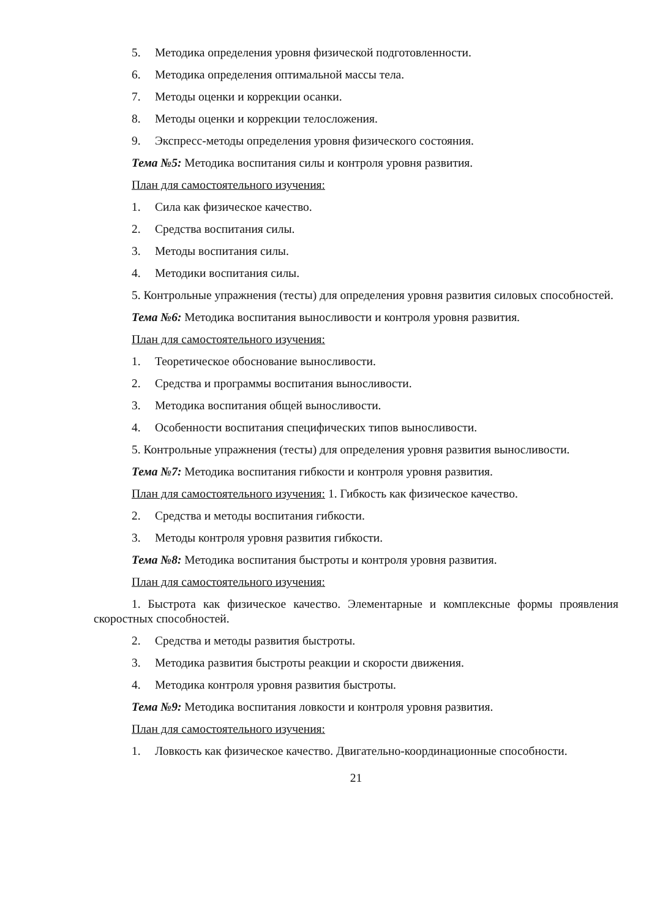5. Методика определения уровня физической подготовленности.
6. Методика определения оптимальной массы тела.
7. Методы оценки и коррекции осанки.
8. Методы оценки и коррекции телосложения.
9. Экспресс-методы определения уровня физического состояния.
Тема №5: Методика воспитания силы и контроля уровня развития.
План для самостоятельного изучения:
1. Сила как физическое качество.
2. Средства воспитания силы.
3. Методы воспитания силы.
4. Методики воспитания силы.
5. Контрольные упражнения (тесты) для определения уровня развития силовых способностей.
Тема №6: Методика воспитания выносливости и контроля уровня развития.
План для самостоятельного изучения:
1. Теоретическое обоснование выносливости.
2. Средства и программы воспитания выносливости.
3. Методика воспитания общей выносливости.
4. Особенности воспитания специфических типов выносливости.
5. Контрольные упражнения (тесты) для определения уровня развития выносливости.
Тема №7: Методика воспитания гибкости и контроля уровня развития.
План для самостоятельного изучения: 1. Гибкость как физическое качество.
2. Средства и методы воспитания гибкости.
3. Методы контроля уровня развития гибкости.
Тема №8: Методика воспитания быстроты и контроля уровня развития.
План для самостоятельного изучения:
1. Быстрота как физическое качество. Элементарные и комплексные формы проявления скоростных способностей.
2. Средства и методы развития быстроты.
3. Методика развития быстроты реакции и скорости движения.
4. Методика контроля уровня развития быстроты.
Тема №9: Методика воспитания ловкости и контроля уровня развития.
План для самостоятельного изучения:
1. Ловкость как физическое качество. Двигательно-координационные способности.
21